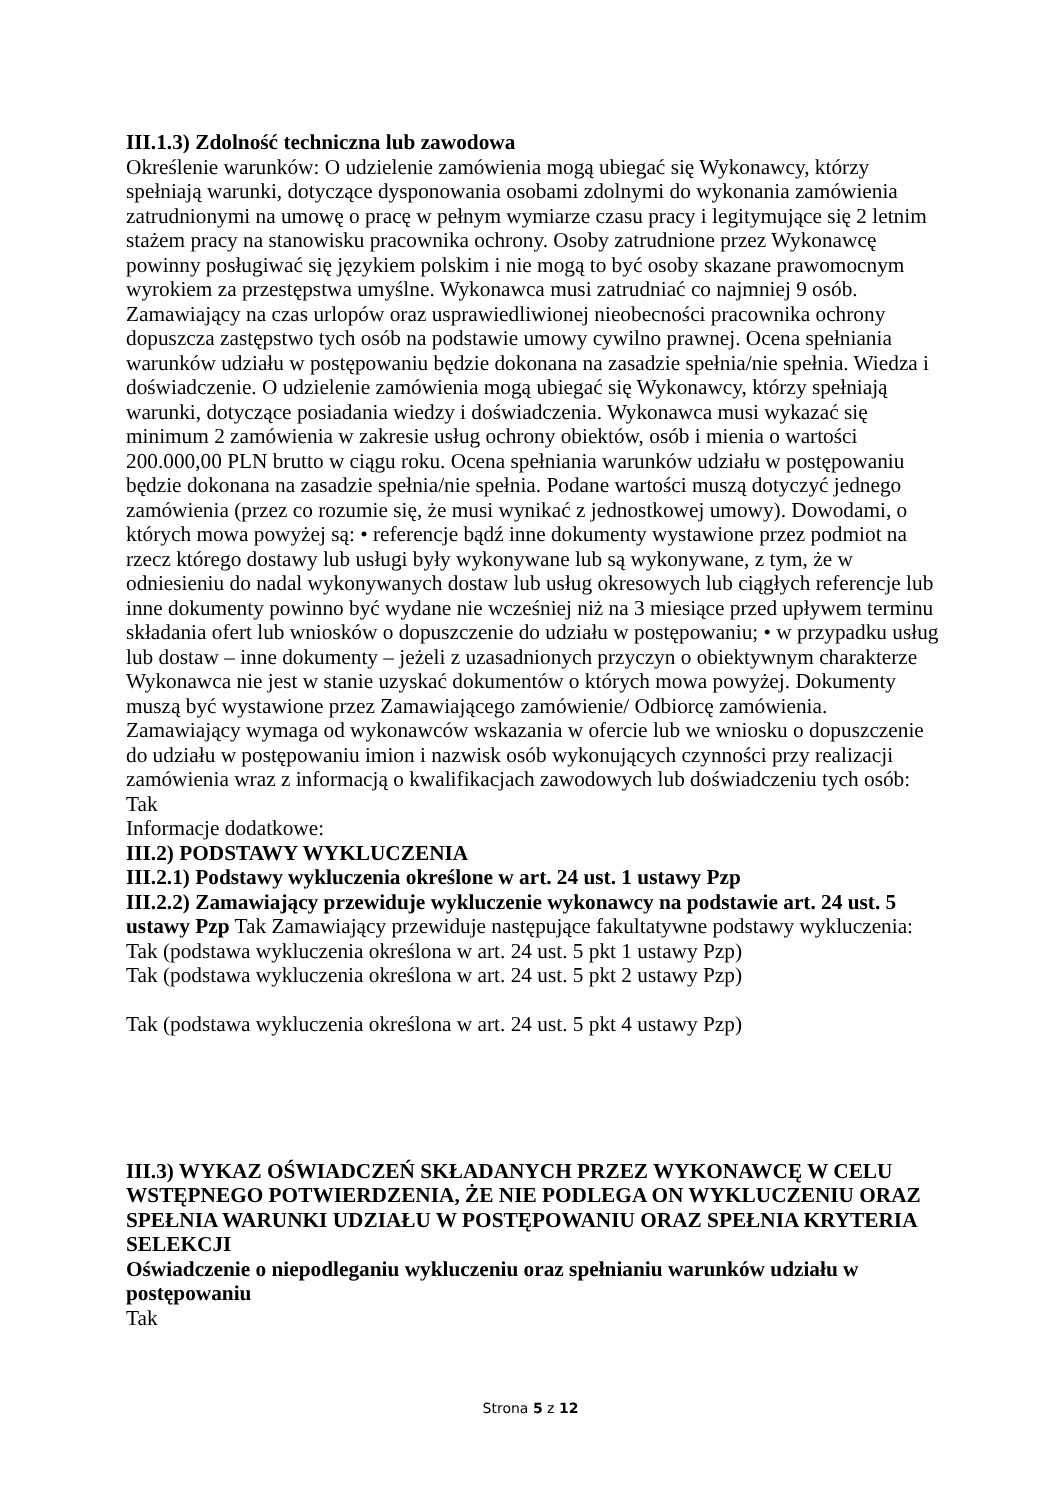III.1.3) Zdolność techniczna lub zawodowa
Określenie warunków: O udzielenie zamówienia mogą ubiegać się Wykonawcy, którzy spełniają warunki, dotyczące dysponowania osobami zdolnymi do wykonania zamówienia zatrudnionymi na umowę o pracę w pełnym wymiarze czasu pracy i legitymujące się 2 letnim stażem pracy na stanowisku pracownika ochrony. Osoby zatrudnione przez Wykonawcę powinny posługiwać się językiem polskim i nie mogą to być osoby skazane prawomocnym wyrokiem za przestępstwa umyślne. Wykonawca musi zatrudniać co najmniej 9 osób. Zamawiający na czas urlopów oraz usprawiedliwionej nieobecności pracownika ochrony dopuszcza zastępstwo tych osób na podstawie umowy cywilno prawnej. Ocena spełniania warunków udziału w postępowaniu będzie dokonana na zasadzie spełnia/nie spełnia. Wiedza i doświadczenie. O udzielenie zamówienia mogą ubiegać się Wykonawcy, którzy spełniają warunki, dotyczące posiadania wiedzy i doświadczenia. Wykonawca musi wykazać się minimum 2 zamówienia w zakresie usług ochrony obiektów, osób i mienia o wartości 200.000,00 PLN brutto w ciągu roku. Ocena spełniania warunków udziału w postępowaniu będzie dokonana na zasadzie spełnia/nie spełnia. Podane wartości muszą dotyczyć jednego zamówienia (przez co rozumie się, że musi wynikać z jednostkowej umowy). Dowodami, o których mowa powyżej są: • referencje bądź inne dokumenty wystawione przez podmiot na rzecz którego dostawy lub usługi były wykonywane lub są wykonywane, z tym, że w odniesieniu do nadal wykonywanych dostaw lub usług okresowych lub ciągłych referencje lub inne dokumenty powinno być wydane nie wcześniej niż na 3 miesiące przed upływem terminu składania ofert lub wniosków o dopuszczenie do udziału w postępowaniu; • w przypadku usług lub dostaw – inne dokumenty – jeżeli z uzasadnionych przyczyn o obiektywnym charakterze Wykonawca nie jest w stanie uzyskać dokumentów o których mowa powyżej. Dokumenty muszą być wystawione przez Zamawiającego zamówienie/ Odbiorcę zamówienia.
Zamawiający wymaga od wykonawców wskazania w ofercie lub we wniosku o dopuszczenie do udziału w postępowaniu imion i nazwisk osób wykonujących czynności przy realizacji zamówienia wraz z informacją o kwalifikacjach zawodowych lub doświadczeniu tych osób: Tak
Informacje dodatkowe:
III.2) PODSTAWY WYKLUCZENIA
III.2.1) Podstawy wykluczenia określone w art. 24 ust. 1 ustawy Pzp
III.2.2) Zamawiający przewiduje wykluczenie wykonawcy na podstawie art. 24 ust. 5 ustawy Pzp Tak Zamawiający przewiduje następujące fakultatywne podstawy wykluczenia:
Tak (podstawa wykluczenia określona w art. 24 ust. 5 pkt 1 ustawy Pzp)
Tak (podstawa wykluczenia określona w art. 24 ust. 5 pkt 2 ustawy Pzp)
Tak (podstawa wykluczenia określona w art. 24 ust. 5 pkt 4 ustawy Pzp)
III.3) WYKAZ OŚWIADCZEŃ SKŁADANYCH PRZEZ WYKONAWCĘ W CELU WSTĘPNEGO POTWIERDZENIA, ŻE NIE PODLEGA ON WYKLUCZENIU ORAZ SPEŁNIA WARUNKI UDZIAŁU W POSTĘPOWANIU ORAZ SPEŁNIA KRYTERIA SELEKCJI
Oświadczenie o niepodleganiu wykluczeniu oraz spełnianiu warunków udziału w postępowaniu
Tak
Strona 5 z 12